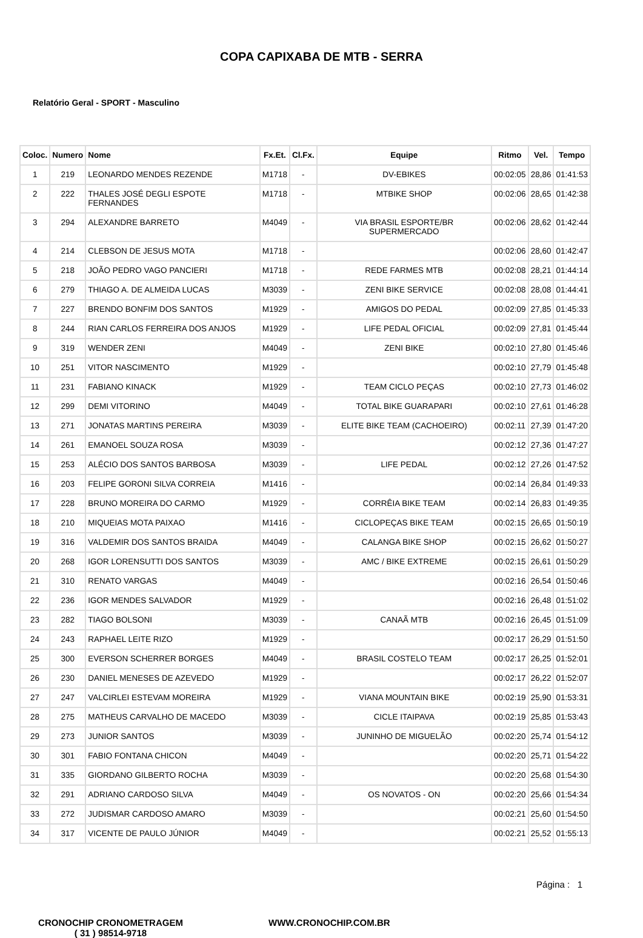COPA CAPIXABA DE MTB - SERRA
Relatório Geral - SPORT - Masculino
| Coloc. | Numero | Nome | Fx.Et. | Cl.Fx. | Equipe | Ritmo | Vel. | Tempo |
| --- | --- | --- | --- | --- | --- | --- | --- | --- |
| 1 | 219 | LEONARDO MENDES REZENDE | M1718 | - | DV-EBIKES | 00:02:05 | 28,86 | 01:41:53 |
| 2 | 222 | THALES JOSÉ DEGLI ESPOTE FERNANDES | M1718 | - | MTBIKE SHOP | 00:02:06 | 28,65 | 01:42:38 |
| 3 | 294 | ALEXANDRE BARRETO | M4049 | - | VIA BRASIL ESPORTE/BR SUPERMERCADO | 00:02:06 | 28,62 | 01:42:44 |
| 4 | 214 | CLEBSON DE JESUS MOTA | M1718 | - | | 00:02:06 | 28,60 | 01:42:47 |
| 5 | 218 | JOÃO PEDRO VAGO PANCIERI | M1718 | - | REDE FARMES MTB | 00:02:08 | 28,21 | 01:44:14 |
| 6 | 279 | THIAGO A. DE ALMEIDA LUCAS | M3039 | - | ZENI BIKE SERVICE | 00:02:08 | 28,08 | 01:44:41 |
| 7 | 227 | BRENDO BONFIM DOS SANTOS | M1929 | - | AMIGOS DO PEDAL | 00:02:09 | 27,85 | 01:45:33 |
| 8 | 244 | RIAN CARLOS FERREIRA DOS ANJOS | M1929 | - | LIFE PEDAL OFICIAL | 00:02:09 | 27,81 | 01:45:44 |
| 9 | 319 | WENDER ZENI | M4049 | - | ZENI BIKE | 00:02:10 | 27,80 | 01:45:46 |
| 10 | 251 | VITOR NASCIMENTO | M1929 | - | | 00:02:10 | 27,79 | 01:45:48 |
| 11 | 231 | FABIANO KINACK | M1929 | - | TEAM CICLO PEÇAS | 00:02:10 | 27,73 | 01:46:02 |
| 12 | 299 | DEMI VITORINO | M4049 | - | TOTAL BIKE GUARAPARI | 00:02:10 | 27,61 | 01:46:28 |
| 13 | 271 | JONATAS MARTINS PEREIRA | M3039 | - | ELITE BIKE TEAM (CACHOEIRO) | 00:02:11 | 27,39 | 01:47:20 |
| 14 | 261 | EMANOEL SOUZA ROSA | M3039 | - | | 00:02:12 | 27,36 | 01:47:27 |
| 15 | 253 | ALÉCIO DOS SANTOS BARBOSA | M3039 | - | LIFE PEDAL | 00:02:12 | 27,26 | 01:47:52 |
| 16 | 203 | FELIPE GORONI SILVA CORREIA | M1416 | - | | 00:02:14 | 26,84 | 01:49:33 |
| 17 | 228 | BRUNO MOREIRA DO CARMO | M1929 | - | CORRÊIA BIKE TEAM | 00:02:14 | 26,83 | 01:49:35 |
| 18 | 210 | MIQUEIAS MOTA PAIXAO | M1416 | - | CICLOPEÇAS BIKE TEAM | 00:02:15 | 26,65 | 01:50:19 |
| 19 | 316 | VALDEMIR DOS SANTOS BRAIDA | M4049 | - | CALANGA BIKE SHOP | 00:02:15 | 26,62 | 01:50:27 |
| 20 | 268 | IGOR LORENSUTTI DOS SANTOS | M3039 | - | AMC / BIKE EXTREME | 00:02:15 | 26,61 | 01:50:29 |
| 21 | 310 | RENATO VARGAS | M4049 | - | | 00:02:16 | 26,54 | 01:50:46 |
| 22 | 236 | IGOR MENDES SALVADOR | M1929 | - | | 00:02:16 | 26,48 | 01:51:02 |
| 23 | 282 | TIAGO BOLSONI | M3039 | - | CANAÃ MTB | 00:02:16 | 26,45 | 01:51:09 |
| 24 | 243 | RAPHAEL LEITE RIZO | M1929 | - | | 00:02:17 | 26,29 | 01:51:50 |
| 25 | 300 | EVERSON SCHERRER BORGES | M4049 | - | BRASIL COSTELO TEAM | 00:02:17 | 26,25 | 01:52:01 |
| 26 | 230 | DANIEL MENESES DE AZEVEDO | M1929 | - | | 00:02:17 | 26,22 | 01:52:07 |
| 27 | 247 | VALCIRLEI ESTEVAM MOREIRA | M1929 | - | VIANA MOUNTAIN BIKE | 00:02:19 | 25,90 | 01:53:31 |
| 28 | 275 | MATHEUS CARVALHO DE MACEDO | M3039 | - | CICLE ITAIPAVA | 00:02:19 | 25,85 | 01:53:43 |
| 29 | 273 | JUNIOR SANTOS | M3039 | - | JUNINHO DE MIGUELÃO | 00:02:20 | 25,74 | 01:54:12 |
| 30 | 301 | FABIO FONTANA CHICON | M4049 | - | | 00:02:20 | 25,71 | 01:54:22 |
| 31 | 335 | GIORDANO GILBERTO ROCHA | M3039 | - | | 00:02:20 | 25,68 | 01:54:30 |
| 32 | 291 | ADRIANO CARDOSO SILVA | M4049 | - | OS NOVATOS - ON | 00:02:20 | 25,66 | 01:54:34 |
| 33 | 272 | JUDISMAR CARDOSO AMARO | M3039 | - | | 00:02:21 | 25,60 | 01:54:50 |
| 34 | 317 | VICENTE DE PAULO JÚNIOR | M4049 | - | | 00:02:21 | 25,52 | 01:55:13 |
Página : 1
CRONOCHIP CRONOMETRAGEM
( 31 ) 98514-9718
WWW.CRONOCHIP.COM.BR